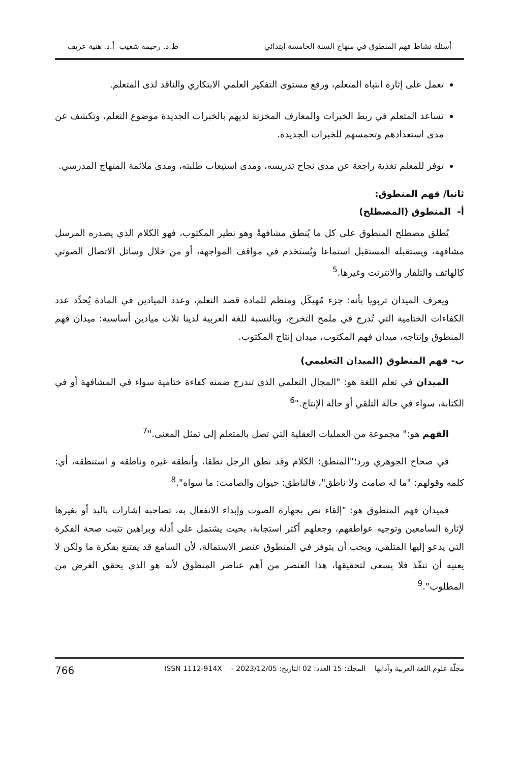أسئلة نشاط فهم المنطوق في منهاج السنة الخامسة ابتدائي ط.د. رحيمة شعيب أ.د. هنية عريف
تعمل على إثارة انتباه المتعلم، ورفع مستوى التفكير العلمي الابتكاري والناقد لدى المتعلم.
تساعد المتعلم في ربط الخبرات والمعارف المخزنة لديهم بالخبرات الجديدة موضوع التعلم، وتكشف عن مدى استعدادهم وتحمسهم للخبرات الجديدة.
توفر للمعلم تغذية راجعة عن مدى نجاح تدريسه، ومدى استيعاب طلبته، ومدى ملائمة المنهاج المدرسي.
ثانيا/ فهم المنطوق:
أ- المنطوق (المصطلح)
يُطلق مصطلح المنطوق على كل ما يُنطق مشافهةً وهو نظير المكتوب، فهو الكلام الذي يصدره المرسل مشافهة، ويستقبله المستقبل استماعا ويُستَخدم في مواقف المواجهة، أو من خلال وسائل الاتصال الصوتي كالهاتف والتلفاز والانترنت وغيرها.<sup>5</sup>
ويعرف الميدان تربويا بأنه: جزء مُهيكَل ومنظم للمادة قصد التعلم، وعدد الميادين في المادة يُحدِّد عدد الكفاءات الختامية التي تُدرج في ملمح التخرج، وبالنسبة للغة العربية لدينا ثلاث ميادين أساسية: ميدان فهم المنطوق وإنتاجه، ميدان فهم المكتوب، ميدان إنتاج المكتوب.
ب- فهم المنطوق (الميدان التعليمي)
الميدان في تعلم اللغة هو: "المجال التعلمي الذي تندرج ضمنه كفاءة ختامية سواء في المشافهة أو في الكتابة، سواء في حالة التلقي أو حالة الإنتاج."<sup>6</sup>
الفهم هو:" مجموعة من العمليات العقلية التي تصل بالمتعلم إلى تمثل المعنى."<sup>7</sup>
في صحاح الجوهري ورد؛"المنطق: الكلام وقد نطق الرجل نطقا، وأنطقه غيره وناطقه و استنطقه، أي: كلمه وقولهم: "ما له صامت ولا ناطق"، فالناطق: حيوان والصامت: ما سواه".<sup>8</sup>
فميدان فهم المنطوق هو: "إلقاء نص بجهارة الصوت وإبداء الانفعال به، تصاحبه إشارات باليد أو بغيرها لإثارة السامعين وتوجيه عواطفهم، وجعلهم أكثر استجابة، بحيث يشتمل على أدلة وبراهين تثبت صحة الفكرة التي يدعو إليها المتلقي، ويجب أن يتوفر في المنطوق عنصر الاستمالة، لأن السامع قد يقتنع بفكرة ما ولكن لا يعنيه أن تنفّذ فلا يسعى لتحقيقها، هذا العنصر من أهم عناصر المنطوق لأنه هو الذي يحقق الغرض من المطلوب".<sup>9</sup>
مجلّة علوم اللغة العربية وآدابها المجلد: 15 العدد: 02 التاريخ: 2023/12/05 - ISSN 1112-914X 766